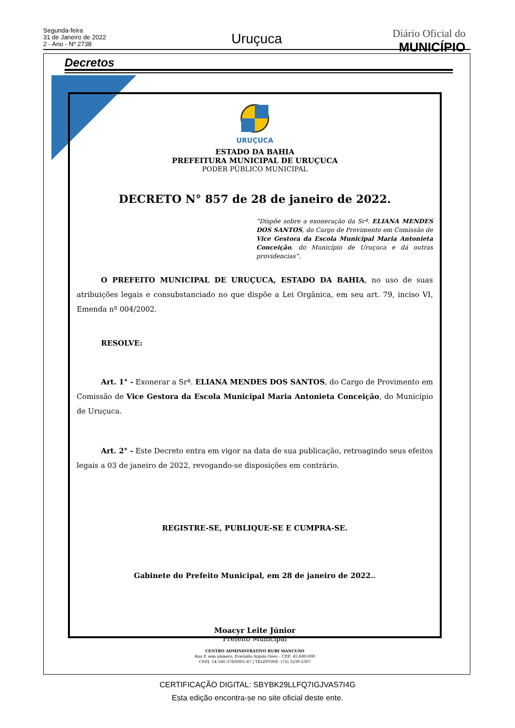Segunda-feira
31 de Janeiro de 2022
2 - Ano - Nº 2738
Uruçuca Diário Oficial do
MUNICÍPIO
Decretos
URUÇUCA
ESTADO DA BAHIA
PREFEITURA MUNICIPAL DE URUÇUCA
PODER PÚBLICO MUNICIPAL
DECRETO N° 857 de 28 de janeiro de 2022.
“Dispõe sobre a exoneração da Srª. ELIANA MENDES DOS SANTOS, do Cargo de Provimento em Comissão de Vice Gestora da Escola Municipal Maria Antonieta Conceição, do Município de Uruçuca e dá outras providencias”.
O PREFEITO MUNICIPAL DE URUÇUCA, ESTADO DA BAHIA, no uso de suas atribuições legais e consubstanciado no que dispõe a Lei Orgânica, em seu art. 79, inciso VI, Emenda nº 004/2002.
RESOLVE:
Art. 1° - Exonerar a Srª. ELIANA MENDES DOS SANTOS, do Cargo de Provimento em Comissão de Vice Gestora da Escola Municipal Maria Antonieta Conceição, do Município de Uruçuca.
Art. 2° - Este Decreto entra em vigor na data de sua publicação, retroagindo seus efeitos legais a 03 de janeiro de 2022, revogando-se disposições em contrário.
REGISTRE-SE, PUBLIQUE-SE E CUMPRA-SE.
Gabinete do Prefeito Municipal, em 28 de janeiro de 2022..
Moacyr Leite Júnior
Prefeito Municipal
CENTRO ADMINISTRATIVO RUBI MANCUSO
Rua P, sem número, Everaldo Argolo Góes – CEP: 45.680-000
CNPJ: 14.160.378/0001-67 | TELEFONE: (73) 3239-2307
CERTIFICAÇÃO DIGITAL: SBYBK29LLFQ7IGJVAS7I4G
Esta edição encontra-se no site oficial deste ente.